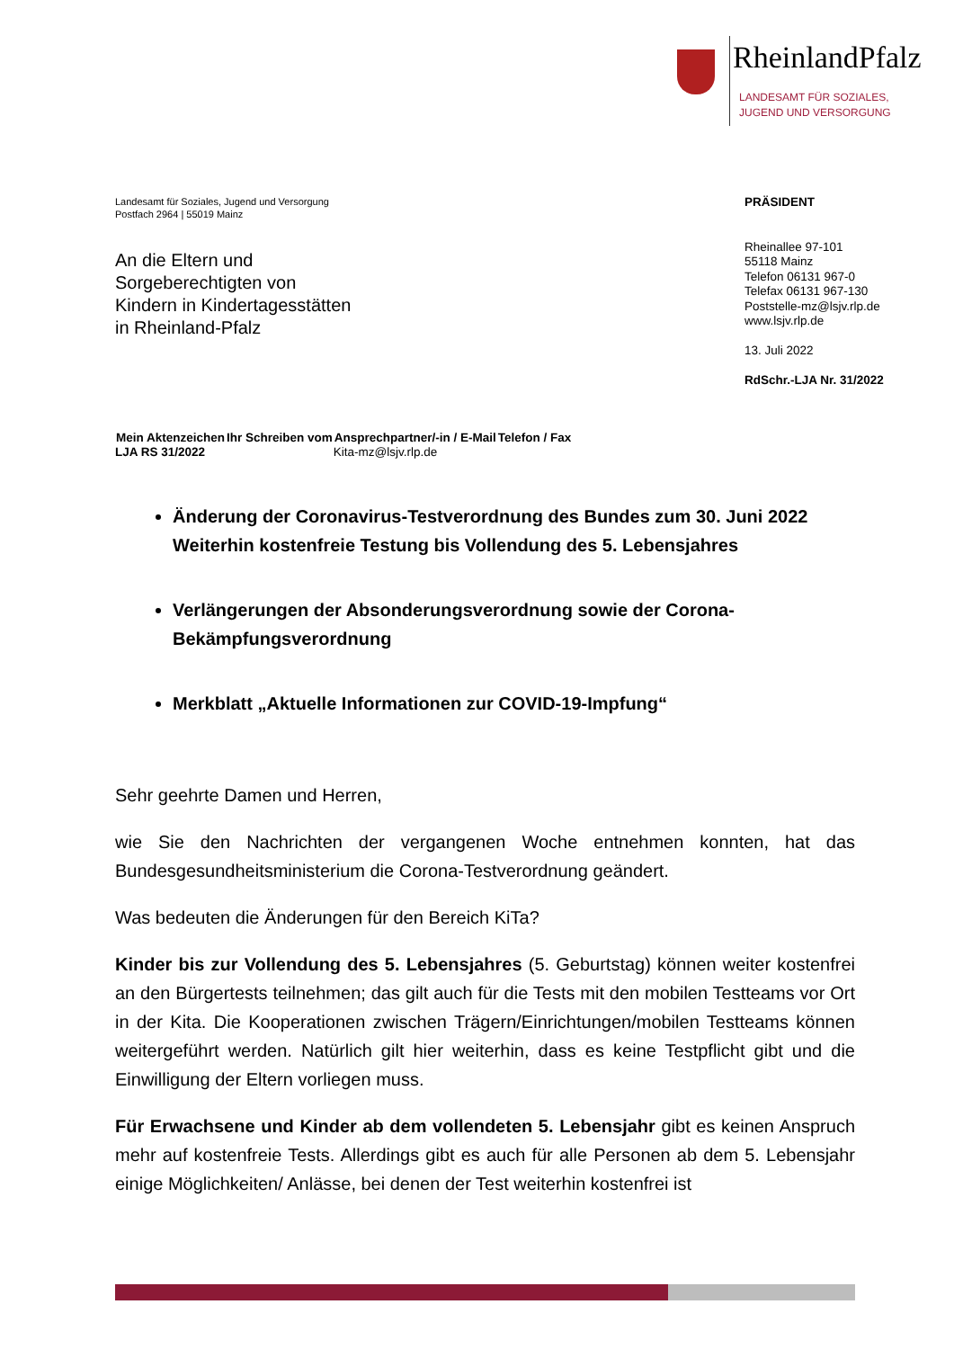RheinlandPfalz
LANDESAMT FÜR SOZIALES,
JUGEND UND VERSORGUNG
Landesamt für Soziales, Jugend und Versorgung
Postfach 2964 | 55019 Mainz
An die Eltern und
Sorgeberechtigten von
Kindern in Kindertagesstätten
in Rheinland-Pfalz
PRÄSIDENT
Rheinallee 97-101
55118 Mainz
Telefon 06131 967-0
Telefax 06131 967-130
Poststelle-mz@lsjv.rlp.de
www.lsjv.rlp.de
13. Juli 2022
RdSchr.-LJA Nr. 31/2022
| Mein Aktenzeichen | Ihr Schreiben vom | Ansprechpartner/-in / E-Mail | Telefon / Fax |
| --- | --- | --- | --- |
| LJA RS 31/2022 | | Kita-mz@lsjv.rlp.de | |
Änderung der Coronavirus-Testverordnung des Bundes zum 30. Juni 2022
Weiterhin kostenfreie Testung bis Vollendung des 5. Lebensjahres
Verlängerungen der Absonderungsverordnung sowie der Corona-Bekämpfungsverordnung
Merkblatt „Aktuelle Informationen zur COVID-19-Impfung“
Sehr geehrte Damen und Herren,
wie Sie den Nachrichten der vergangenen Woche entnehmen konnten, hat das Bundesgesundheitsministerium die Corona-Testverordnung geändert.
Was bedeuten die Änderungen für den Bereich KiTa?
Kinder bis zur Vollendung des 5. Lebensjahres (5. Geburtstag) können weiter kostenfrei an den Bürgertests teilnehmen; das gilt auch für die Tests mit den mobilen Testteams vor Ort in der Kita. Die Kooperationen zwischen Trägern/Einrichtungen/mobilen Testteams können weitergeführt werden. Natürlich gilt hier weiterhin, dass es keine Testpflicht gibt und die Einwilligung der Eltern vorliegen muss.
Für Erwachsene und Kinder ab dem vollendeten 5. Lebensjahr gibt es keinen Anspruch mehr auf kostenfreie Tests. Allerdings gibt es auch für alle Personen ab dem 5. Lebensjahr einige Möglichkeiten/ Anlässe, bei denen der Test weiterhin kostenfrei ist